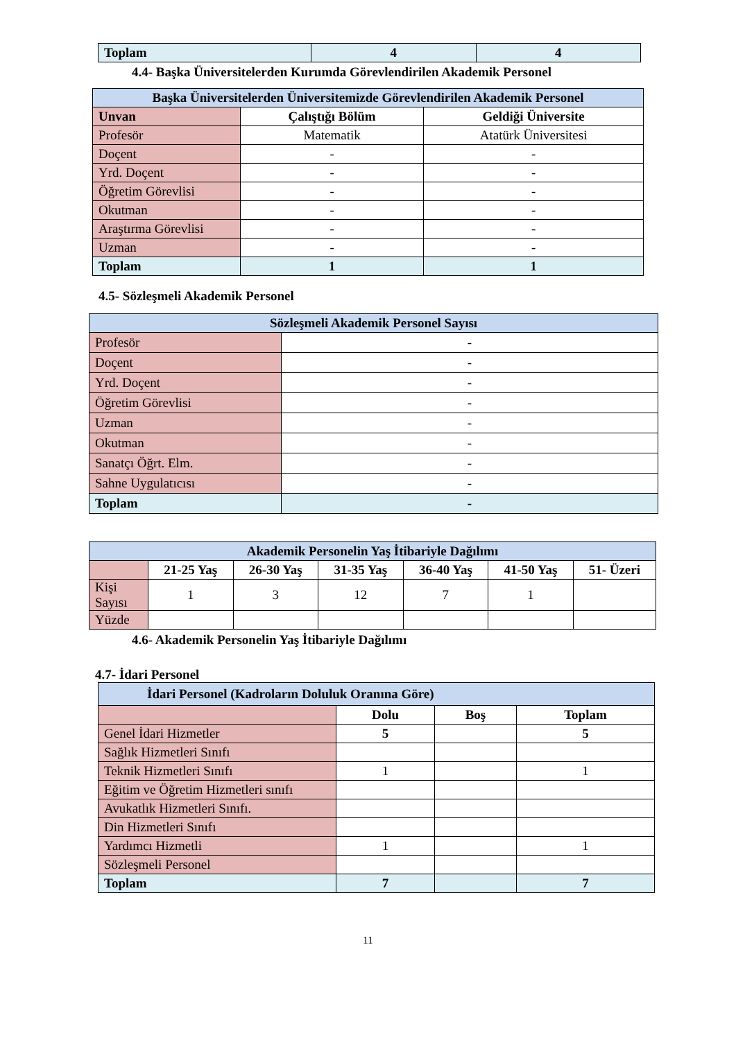| Toplam | 4 | 4 |
4.4- Başka Üniversitelerden Kurumda Görevlendirilen Akademik Personel
| Başka Üniversitelerden Üniversitemizde Görevlendirilen Akademik Personel | | |
| Unvan | Çalıştığı Bölüm | Geldiği Üniversite |
| Profesör | Matematik | Atatürk Üniversitesi |
| Doçent | - | - |
| Yrd. Doçent | - | - |
| Öğretim Görevlisi | - | - |
| Okutman | - | - |
| Araştırma Görevlisi | - | - |
| Uzman | - | - |
| Toplam | 1 | 1 |
4.5- Sözleşmeli Akademik Personel
| Sözleşmeli Akademik Personel Sayısı | |
| Profesör | - |
| Doçent | - |
| Yrd. Doçent | - |
| Öğretim Görevlisi | - |
| Uzman | - |
| Okutman | - |
| Sanatçı Öğrt. Elm. | - |
| Sahne Uygulatıcısı | - |
| Toplam | - |
| Akademik Personelin Yaş İtibariyle Dağılımı | | | | | | |
| | 21-25 Yaş | 26-30 Yaş | 31-35 Yaş | 36-40 Yaş | 41-50 Yaş | 51- Üzeri |
| Kişi Sayısı | 1 | 3 | 12 | 7 | 1 | |
| Yüzde | | | | | | |
4.6- Akademik Personelin Yaş İtibariyle Dağılımı
4.7- İdari Personel
| İdari Personel (Kadroların Doluluk Oranına Göre) | | | |
| | Dolu | Boş | Toplam |
| Genel İdari Hizmetler | 5 | | 5 |
| Sağlık Hizmetleri Sınıfı | | | |
| Teknik Hizmetleri Sınıfı | 1 | | 1 |
| Eğitim ve Öğretim Hizmetleri sınıfı | | | |
| Avukatlık Hizmetleri Sınıfı. | | | |
| Din Hizmetleri Sınıfı | | | |
| Yardımcı Hizmetli | 1 | | 1 |
| Sözleşmeli Personel | | | |
| Toplam | 7 | | 7 |
11